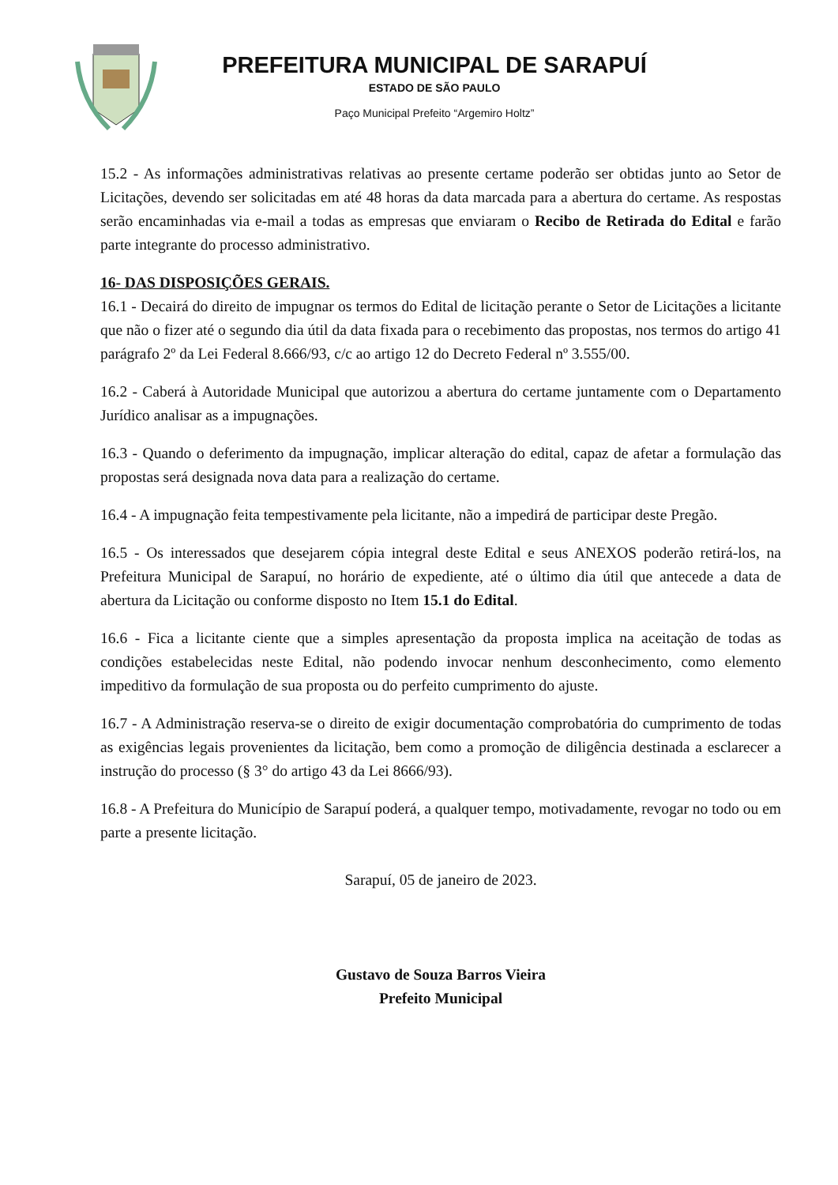PREFEITURA MUNICIPAL DE SARAPUÍ
ESTADO DE SÃO PAULO
Paço Municipal Prefeito “Argemiro Holtz”
15.2 - As informações administrativas relativas ao presente certame poderão ser obtidas junto ao Setor de Licitações, devendo ser solicitadas em até 48 horas da data marcada para a abertura do certame. As respostas serão encaminhadas via e-mail a todas as empresas que enviaram o Recibo de Retirada do Edital e farão parte integrante do processo administrativo.
16- DAS DISPOSIÇÕES GERAIS.
16.1 - Decairá do direito de impugnar os termos do Edital de licitação perante o Setor de Licitações a licitante que não o fizer até o segundo dia útil da data fixada para o recebimento das propostas, nos termos do artigo 41 parágrafo 2º da Lei Federal 8.666/93, c/c ao artigo 12 do Decreto Federal nº 3.555/00.
16.2 - Caberá à Autoridade Municipal que autorizou a abertura do certame juntamente com o Departamento Jurídico analisar as a impugnações.
16.3 - Quando o deferimento da impugnação, implicar alteração do edital, capaz de afetar a formulação das propostas será designada nova data para a realização do certame.
16.4 - A impugnação feita tempestivamente pela licitante, não a impedirá de participar deste Pregão.
16.5 - Os interessados que desejarem cópia integral deste Edital e seus ANEXOS poderão retirá-los, na Prefeitura Municipal de Sarapuí, no horário de expediente, até o último dia útil que antecede a data de abertura da Licitação ou conforme disposto no Item 15.1 do Edital.
16.6 - Fica a licitante ciente que a simples apresentação da proposta implica na aceitação de todas as condições estabelecidas neste Edital, não podendo invocar nenhum desconhecimento, como elemento impeditivo da formulação de sua proposta ou do perfeito cumprimento do ajuste.
16.7 - A Administração reserva-se o direito de exigir documentação comprobatória do cumprimento de todas as exigências legais provenientes da licitação, bem como a promoção de diligência destinada a esclarecer a instrução do processo (§ 3° do artigo 43 da Lei 8666/93).
16.8 - A Prefeitura do Município de Sarapuí poderá, a qualquer tempo, motivadamente, revogar no todo ou em parte a presente licitação.
Sarapuí, 05 de janeiro de 2023.
Gustavo de Souza Barros Vieira
Prefeito Municipal